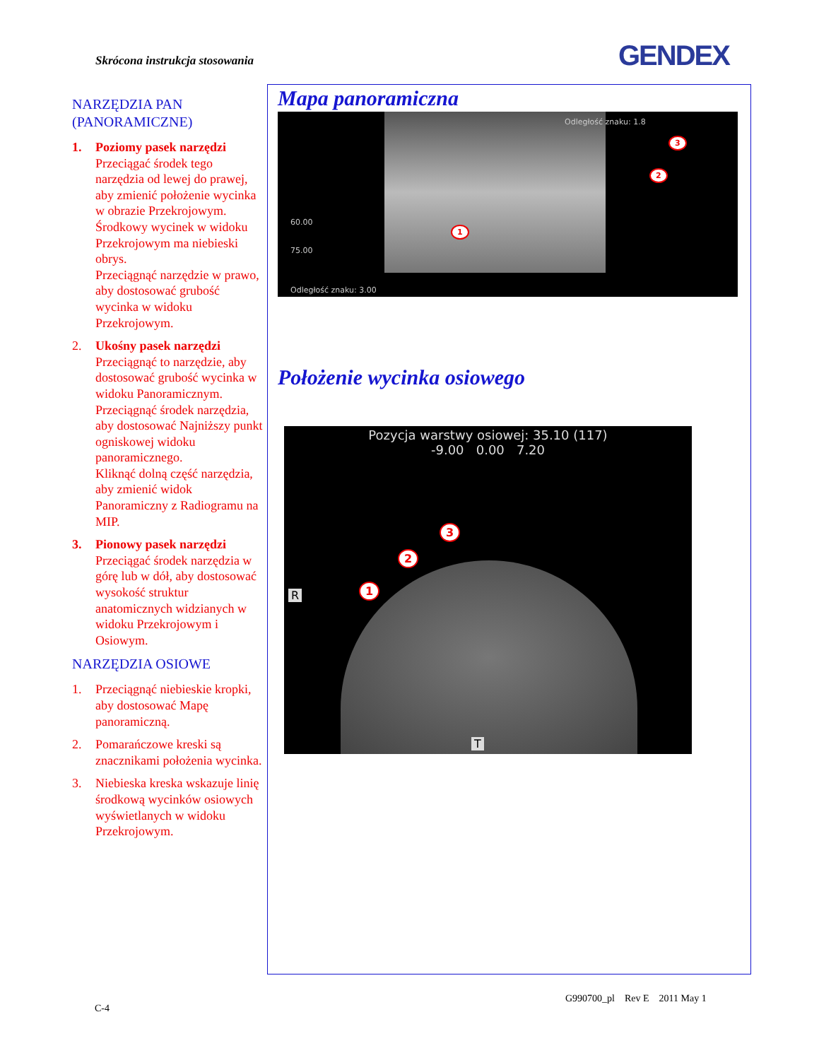Skrócona instrukcja stosowania GENDEX
NARZĘDZIA PAN
(PANORAMICZNE)
1. Poziomy pasek narzędzi
Przeciągać środek tego narzędzia od lewej do prawej, aby zmienić położenie wycinka w obrazie Przekrojowym. Środkowy wycinek w widoku Przekrojowym ma niebieski obrys.
Przeciągnąć narzędzie w prawo, aby dostosować grubość wycinka w widoku Przekrojowym.
2. Ukośny pasek narzędzi
Przeciągnąć to narzędzie, aby dostosować grubość wycinka w widoku Panoramicznym.
Przeciągnąć środek narzędzia, aby dostosować Najniższy punkt ogniskowej widoku panoramicznego.
Kliknąć dolną część narzędzia, aby zmienić widok Panoramiczny z Radiogramu na MIP.
3. Pionowy pasek narzędzi
Przeciągać środek narzędzia w górę lub w dół, aby dostosować wysokość struktur anatomicznych widzianych w widoku Przekrojowym i Osiowym.
NARZĘDZIA OSIOWE
1. Przeciągnąć niebieskie kropki, aby dostosować Mapę panoramiczną.
2. Pomarańczowe kreski są znacznikami położenia wycinka.
3. Niebieska kreska wskazuje linię środkową wycinków osiowych wyświetlanych w widoku Przekrojowym.
Mapa panoramiczna
Odległość znaku: 1.8
60.00
75.00
Odległość znaku: 3.00
1
2
3
Położenie wycinka osiowego
Pozycja warstwy osiowej: 35.10 (117)
-9.00 0.00 7.20
R
T
1
2
3
G990700_pl Rev E 2011 May 1
C-4